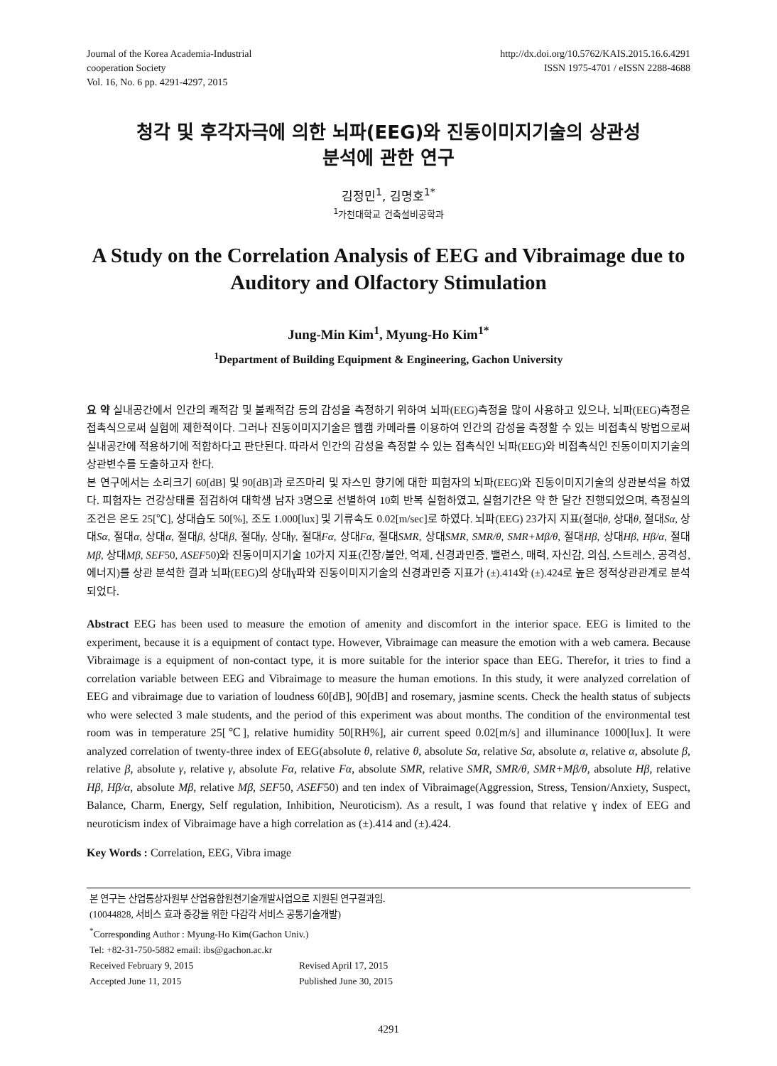Journal of the Korea Academia-Industrial
cooperation Society
Vol. 16, No. 6 pp. 4291-4297, 2015
http://dx.doi.org/10.5762/KAIS.2015.16.6.4291
ISSN 1975-4701 / eISSN 2288-4688
청각 및 후각자극에 의한 뇌파(EEG)와 진동이미지기술의 상관성
분석에 관한 연구
김정민<sup>1</sup>, 김명호<sup>1*</sup>
<sup>1</sup> 가천대학교 건축설비공학과
A Study on the Correlation Analysis of EEG and Vibraimage due to Auditory and Olfactory Stimulation
Jung-Min Kim<sup>1</sup>, Myung-Ho Kim<sup>1*</sup>
<sup>1</sup> Department of Building Equipment & Engineering, Gachon University
요 약 실내공간에서 인간의 쾌적감 및 불쾌적감 등의 감성을 측정하기 위하여 뇌파(EEG)측정을 많이 사용하고 있으나, 뇌파(EEG)측정은 접촉식으로써 실험에 제한적이다. 그러나 진동이미지기술은 웹캠 카메라를 이용하여 인간의 감성을 측정할 수 있는 비접촉식 방법으로써 실내공간에 적용하기에 적합하다고 판단된다. 따라서 인간의 감성을 측정할 수 있는 접촉식인 뇌파(EEG)와 비접촉식인 진동이미지기술의 상관변수를 도출하고자 한다.
본 연구에서는 소리크기 60[dB] 및 90[dB]과 로즈마리 및 쟈스민 향기에 대한 피험자의 뇌파(EEG)와 진동이미지기술의 상관분석을 하였다. 피험자는 건강상태를 점검하여 대학생 남자 3명으로 선별하여 10회 반복 실험하였고, 실험기간은 약 한 달간 진행되었으며, 측정실의 조건은 온도 25[℃], 상대습도 50[%], 조도 1.000[lux] 및 기류속도 0.02[m/sec]로 하였다. 뇌파(EEG) 23가지 지표(절대θ, 상대θ, 절대Sα, 상대Sα, 절대α, 상대α, 절대β, 상대β, 절대γ, 상대γ, 절대Fα, 상대Fα, 절대SMR, 상대SMR, SMR/θ, SMR+Mβ/θ, 절대Hβ, 상대Hβ, Hβ/α, 절대Mβ, 상대Mβ, SEF50, ASEF50)와 진동이미지기술 10가지 지표(긴장/불안, 억제, 신경과민증, 밸런스, 매력, 자신감, 의심, 스트레스, 공격성, 에너지)를 상관 분석한 결과 뇌파(EEG)의 상대ɣ파와 진동이미지기술의 신경과민증 지표가 (±).414와 (±).424로 높은 정적상관관계로 분석되었다.
Abstract EEG has been used to measure the emotion of amenity and discomfort in the interior space. EEG is limited to the experiment, because it is a equipment of contact type. However, Vibraimage can measure the emotion with a web camera. Because Vibraimage is a equipment of non-contact type, it is more suitable for the interior space than EEG. Therefor, it tries to find a correlation variable between EEG and Vibraimage to measure the human emotions. In this study, it were analyzed correlation of EEG and vibraimage due to variation of loudness 60[dB], 90[dB] and rosemary, jasmine scents. Check the health status of subjects who were selected 3 male students, and the period of this experiment was about months. The condition of the environmental test room was in temperature 25[℃], relative humidity 50[RH%], air current speed 0.02[m/s] and illuminance 1000[lux]. It were analyzed correlation of twenty-three index of EEG(absolute θ, relative θ, absolute Sα, relative Sα, absolute α, relative α, absolute β, relative β, absolute γ, relative γ, absolute Fα, relative Fα, absolute SMR, relative SMR, SMR/θ, SMR+Mβ/θ, absolute Hβ, relative Hβ, Hβ/α, absolute Mβ, relative Mβ, SEF50, ASEF50) and ten index of Vibraimage(Aggression, Stress, Tension/Anxiety, Suspect, Balance, Charm, Energy, Self regulation, Inhibition, Neuroticism). As a result, I was found that relative ɣ index of EEG and neuroticism index of Vibraimage have a high correlation as (±).414 and (±).424.
Key Words : Correlation, EEG, Vibra image
본 연구는 산업통상자원부 산업융합원천기술개발사업으로 지원된 연구결과임.
(10044828, 서비스 효과 증강을 위한 다감각 서비스 공통기술개발)
<sup>*</sup> Corresponding Author : Myung-Ho Kim(Gachon Univ.)
Tel: +82-31-750-5882 email: ibs@gachon.ac.kr
Received February 9, 2015 Revised April 17, 2015
Accepted June 11, 2015 Published June 30, 2015
4291